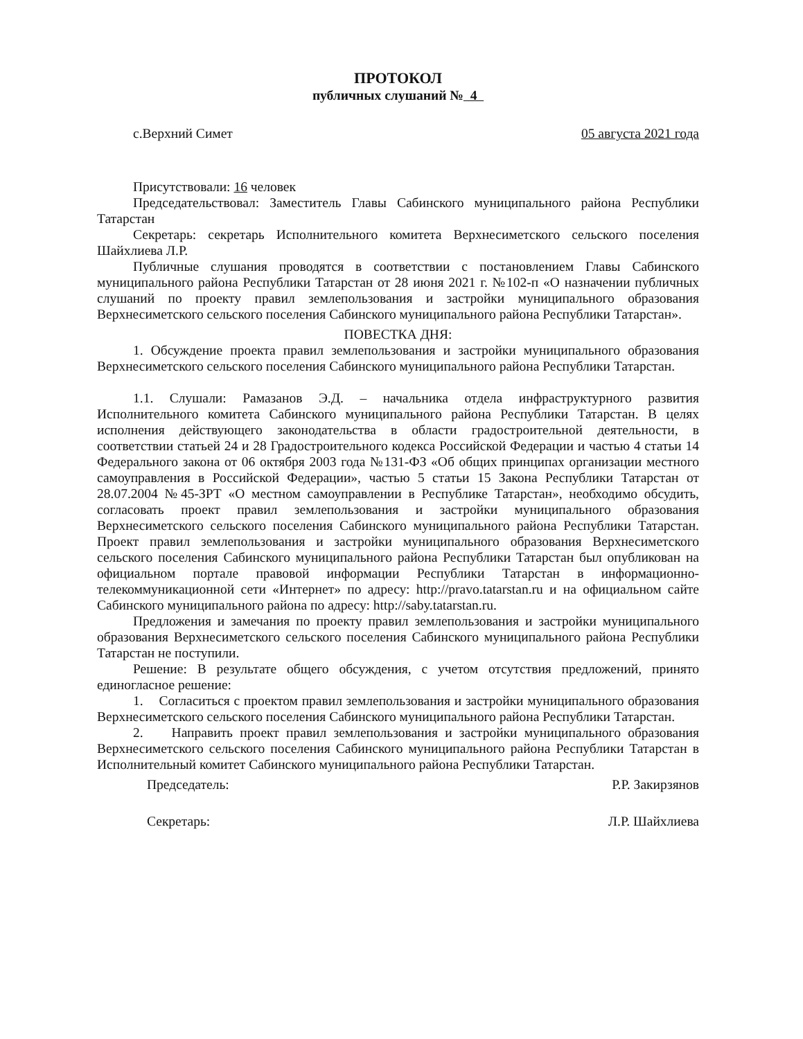ПРОТОКОЛ
публичных слушаний № 4
с.Верхний Симет 05 августа 2021 года
Присутствовали: 16 человек
Председательствовал: Заместитель Главы Сабинского муниципального района Республики Татарстан
Секретарь: секретарь Исполнительного комитета Верхнесиметского сельского поселения Шайхлиева Л.Р.
Публичные слушания проводятся в соответствии с постановлением Главы Сабинского муниципального района Республики Татарстан от 28 июня 2021 г. №102-п «О назначении публичных слушаний по проекту правил землепользования и застройки муниципального образования Верхнесиметского сельского поселения Сабинского муниципального района Республики Татарстан».
ПОВЕСТКА ДНЯ:
1. Обсуждение проекта правил землепользования и застройки муниципального образования Верхнесиметского сельского поселения Сабинского муниципального района Республики Татарстан.
1.1. Слушали: Рамазанов Э.Д. – начальника отдела инфраструктурного развития Исполнительного комитета Сабинского муниципального района Республики Татарстан. В целях исполнения действующего законодательства в области градостроительной деятельности, в соответствии статьей 24 и 28 Градостроительного кодекса Российской Федерации и частью 4 статьи 14 Федерального закона от 06 октября 2003 года №131-ФЗ «Об общих принципах организации местного самоуправления в Российской Федерации», частью 5 статьи 15 Закона Республики Татарстан от 28.07.2004 №45-ЗРТ «О местном самоуправлении в Республике Татарстан», необходимо обсудить, согласовать проект правил землепользования и застройки муниципального образования Верхнесиметского сельского поселения Сабинского муниципального района Республики Татарстан. Проект правил землепользования и застройки муниципального образования Верхнесиметского сельского поселения Сабинского муниципального района Республики Татарстан был опубликован на официальном портале правовой информации Республики Татарстан в информационно-телекоммуникационной сети «Интернет» по адресу: http://pravo.tatarstan.ru и на официальном сайте Сабинского муниципального района по адресу: http://saby.tatarstan.ru.
Предложения и замечания по проекту правил землепользования и застройки муниципального образования Верхнесиметского сельского поселения Сабинского муниципального района Республики Татарстан не поступили.
Решение: В результате общего обсуждения, с учетом отсутствия предложений, принято единогласное решение:
1. Согласиться с проектом правил землепользования и застройки муниципального образования Верхнесиметского сельского поселения Сабинского муниципального района Республики Татарстан.
2. Направить проект правил землепользования и застройки муниципального образования Верхнесиметского сельского поселения Сабинского муниципального района Республики Татарстан в Исполнительный комитет Сабинского муниципального района Республики Татарстан.
Председатель: Р.Р. Закирзянов
Секретарь: Л.Р. Шайхлиева